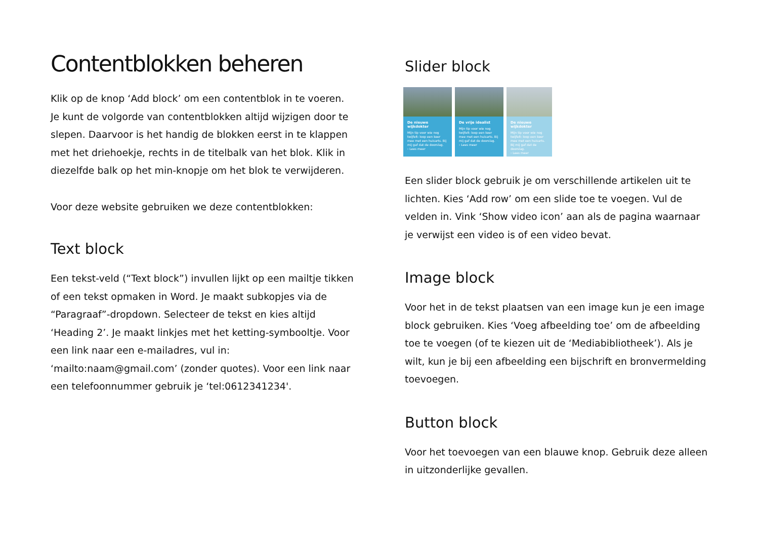Contentblokken beheren
Klik op de knop ‘Add block’ om een contentblok in te voeren. Je kunt de volgorde van contentblokken altijd wijzigen door te slepen. Daarvoor is het handig de blokken eerst in te klappen met het driehoekje, rechts in de titelbalk van het blok. Klik in diezelfde balk op het min-knopje om het blok te verwijderen.
Voor deze website gebruiken we deze contentblokken:
Text block
Een tekst-veld (“Text block”) invullen lijkt op een mailtje tikken of een tekst opmaken in Word. Je maakt subkopjes via de “Paragraaf”-dropdown. Selecteer de tekst en kies altijd ‘Heading 2’. Je maakt linkjes met het ketting-symbooltje. Voor een link naar een e-mailadres, vul in: ‘mailto:naam@gmail.com’ (zonder quotes). Voor een link naar een telefoonnummer gebruik je ‘tel:0612341234'.
Slider block
De nieuwe wijkdokter
Mijn tip voor wie nog twijfelt: loop een keer mee met een huisarts. Bij mij gaf dat de doorslag.
› Lees meer
De vrije idealist
Mijn tip voor wie nog twijfelt: loop een keer mee met een huisarts. Bij mij gaf dat de doorslag.
› Lees meer
De nieuwe wijkdokter
Mijn tip voor wie nog twijfelt: loop een keer mee met een huisarts. Bij mij gaf dat de doorslag.
› Lees meer
Een slider block gebruik je om verschillende artikelen uit te lichten. Kies ‘Add row’ om een slide toe te voegen. Vul de velden in. Vink ‘Show video icon’ aan als de pagina waarnaar je verwijst een video is of een video bevat.
Image block
Voor het in de tekst plaatsen van een image kun je een image block gebruiken. Kies ‘Voeg afbeelding toe’ om de afbeelding toe te voegen (of te kiezen uit de ‘Mediabibliotheek’). Als je wilt, kun je bij een afbeelding een bijschrift en bronvermelding toevoegen.
Button block
Voor het toevoegen van een blauwe knop. Gebruik deze alleen in uitzonderlijke gevallen.